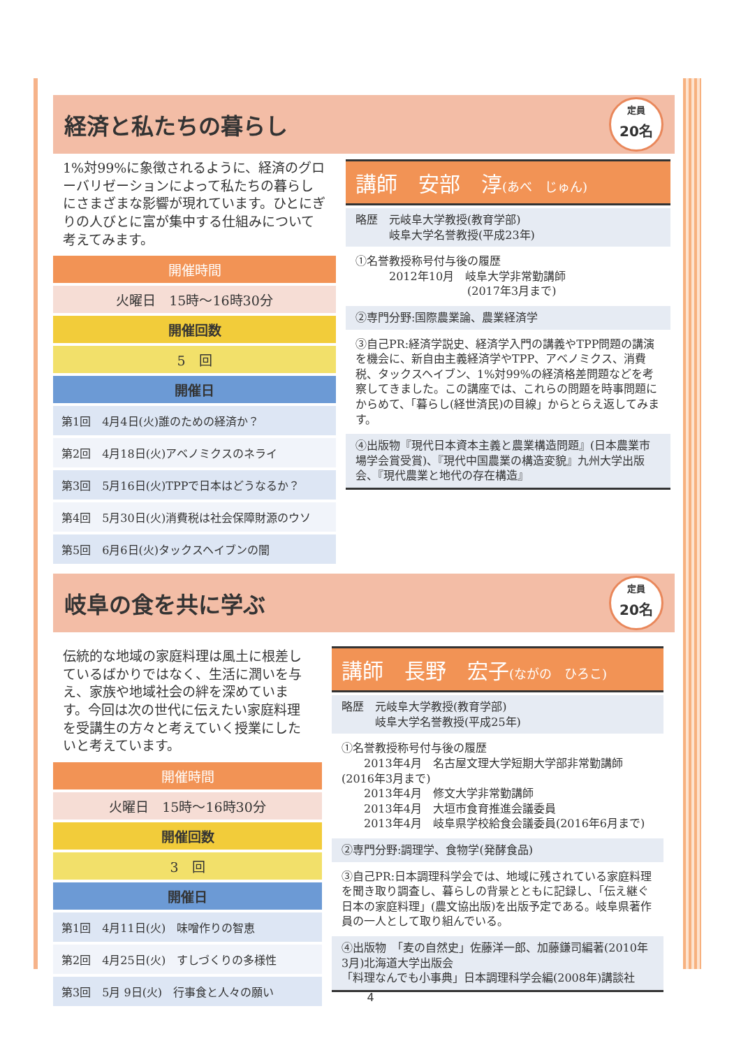経済と私たちの暮らし
定員
20名
1%対99%に象徴されるように、経済のグローバリゼーションによって私たちの暮らしにさまざまな影響が現れています。ひとにぎりの人びとに富が集中する仕組みについて考えてみます。
開催時間
火曜日　15時～16時30分
開催回数
5　回
開催日
第1回　4月4日(火)誰のための経済か？
第2回　4月18日(火)アベノミクスのネライ
第3回　5月16日(火)TPPで日本はどうなるか？
第4回　5月30日(火)消費税は社会保障財源のウソ
第5回　6月6日(火)タックスヘイブンの闇
講師　安部　淳(あべ　じゅん)
略歴　元岐阜大学教授(教育学部)
　　　岐阜大学名誉教授(平成23年)
①名誉教授称号付与後の履歴
　　　2012年10月　岐阜大学非常勤講師
　　　　　　　　　　(2017年3月まで)
②専門分野:国際農業論、農業経済学
③自己PR:経済学説史、経済学入門の講義やTPP問題の講演を機会に、新自由主義経済学やTPP、アベノミクス、消費税、タックスヘイブン、1%対99%の経済格差問題などを考察してきました。この講座では、これらの問題を時事問題にからめて、「暮らし(経世済民)の目線」からとらえ返してみます。
④出版物『現代日本資本主義と農業構造問題』(日本農業市場学会賞受賞)、『現代中国農業の構造変貌』九州大学出版会、『現代農業と地代の存在構造』
岐阜の食を共に学ぶ
定員
20名
伝統的な地域の家庭料理は風土に根差しているばかりではなく、生活に潤いを与え、家族や地域社会の絆を深めています。今回は次の世代に伝えたい家庭料理を受講生の方々と考えていく授業にしたいと考えています。
開催時間
火曜日　15時～16時30分
開催回数
3　回
開催日
第1回　4月11日(火)　味噌作りの智恵
第2回　4月25日(火)　すしづくりの多様性
第3回　5月 9日(火)　行事食と人々の願い
講師　長野　宏子(ながの　ひろこ)
略歴　元岐阜大学教授(教育学部)
　　　岐阜大学名誉教授(平成25年)
①名誉教授称号付与後の履歴
　　2013年4月　名古屋文理大学短期大学部非常勤講師(2016年3月まで)
　　2013年4月　修文大学非常勤講師
　　2013年4月　大垣市食育推進会議委員
　　2013年4月　岐阜県学校給食会議委員(2016年6月まで)
②専門分野:調理学、食物学(発酵食品)
③自己PR:日本調理科学会では、地域に残されている家庭料理を聞き取り調査し、暮らしの背景とともに記録し、「伝え継ぐ日本の家庭料理」(農文協出版)を出版予定である。岐阜県著作員の一人として取り組んでいる。
④出版物　「麦の自然史」佐藤洋一郎、加藤鎌司編著(2010年3月)北海道大学出版会
「料理なんでも小事典」日本調理科学会編(2008年)講談社
4